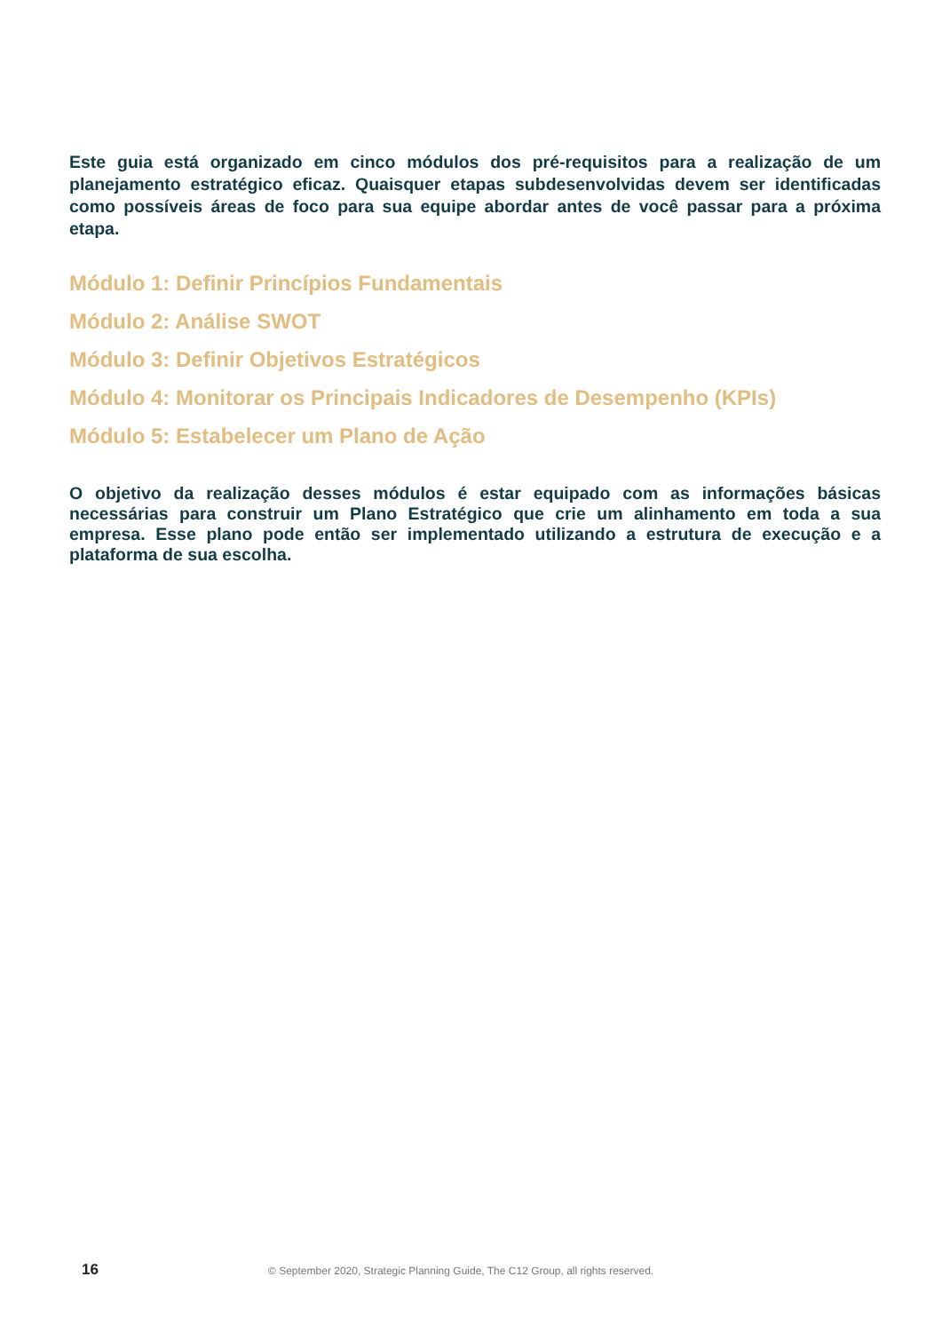Este guia está organizado em cinco módulos dos pré-requisitos para a realização de um planejamento estratégico eficaz. Quaisquer etapas subdesenvolvidas devem ser identificadas como possíveis áreas de foco para sua equipe abordar antes de você passar para a próxima etapa.
Módulo 1: Definir Princípios Fundamentais
Módulo 2: Análise SWOT
Módulo 3: Definir Objetivos Estratégicos
Módulo 4: Monitorar os Principais Indicadores de Desempenho (KPIs)
Módulo 5: Estabelecer um Plano de Ação
O objetivo da realização desses módulos é estar equipado com as informações básicas necessárias para construir um Plano Estratégico que crie um alinhamento em toda a sua empresa. Esse plano pode então ser implementado utilizando a estrutura de execução e a plataforma de sua escolha.
16 © September 2020, Strategic Planning Guide, The C12 Group, all rights reserved.